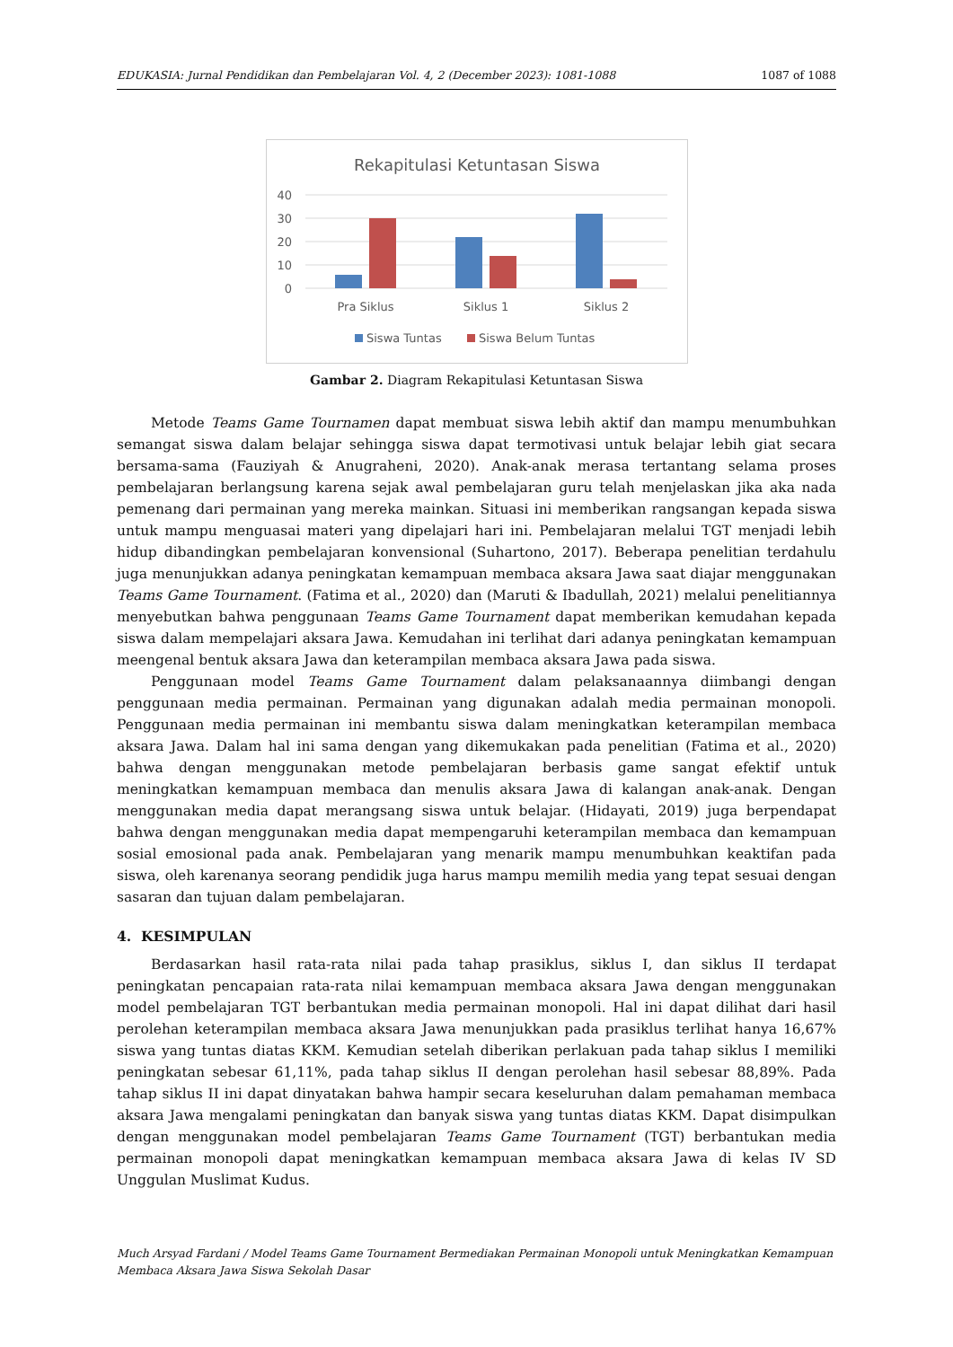EDUKASIA: Jurnal Pendidikan dan Pembelajaran Vol. 4, 2 (December 2023): 1081-1088 1087 of 1088
Rekapitulasi Ketuntasan Siswa
40
30
20
10
0
Pra Siklus
Siklus 1
Siklus 2
Siswa Tuntas
Siswa Belum Tuntas
Gambar 2. Diagram Rekapitulasi Ketuntasan Siswa
Metode Teams Game Tournamen dapat membuat siswa lebih aktif dan mampu menumbuhkan semangat siswa dalam belajar sehingga siswa dapat termotivasi untuk belajar lebih giat secara bersama-sama (Fauziyah & Anugraheni, 2020). Anak-anak merasa tertantang selama proses pembelajaran berlangsung karena sejak awal pembelajaran guru telah menjelaskan jika aka nada pemenang dari permainan yang mereka mainkan. Situasi ini memberikan rangsangan kepada siswa untuk mampu menguasai materi yang dipelajari hari ini. Pembelajaran melalui TGT menjadi lebih hidup dibandingkan pembelajaran konvensional (Suhartono, 2017). Beberapa penelitian terdahulu juga menunjukkan adanya peningkatan kemampuan membaca aksara Jawa saat diajar menggunakan Teams Game Tournament. (Fatima et al., 2020) dan (Maruti & Ibadullah, 2021) melalui penelitiannya menyebutkan bahwa penggunaan Teams Game Tournament dapat memberikan kemudahan kepada siswa dalam mempelajari aksara Jawa. Kemudahan ini terlihat dari adanya peningkatan kemampuan meengenal bentuk aksara Jawa dan keterampilan membaca aksara Jawa pada siswa.
Penggunaan model Teams Game Tournament dalam pelaksanaannya diimbangi dengan penggunaan media permainan. Permainan yang digunakan adalah media permainan monopoli. Penggunaan media permainan ini membantu siswa dalam meningkatkan keterampilan membaca aksara Jawa. Dalam hal ini sama dengan yang dikemukakan pada penelitian (Fatima et al., 2020) bahwa dengan menggunakan metode pembelajaran berbasis game sangat efektif untuk meningkatkan kemampuan membaca dan menulis aksara Jawa di kalangan anak-anak. Dengan menggunakan media dapat merangsang siswa untuk belajar. (Hidayati, 2019) juga berpendapat bahwa dengan menggunakan media dapat mempengaruhi keterampilan membaca dan kemampuan sosial emosional pada anak. Pembelajaran yang menarik mampu menumbuhkan keaktifan pada siswa, oleh karenanya seorang pendidik juga harus mampu memilih media yang tepat sesuai dengan sasaran dan tujuan dalam pembelajaran.
4. KESIMPULAN
Berdasarkan hasil rata-rata nilai pada tahap prasiklus, siklus I, dan siklus II terdapat peningkatan pencapaian rata-rata nilai kemampuan membaca aksara Jawa dengan menggunakan model pembelajaran TGT berbantukan media permainan monopoli. Hal ini dapat dilihat dari hasil perolehan keterampilan membaca aksara Jawa menunjukkan pada prasiklus terlihat hanya 16,67% siswa yang tuntas diatas KKM. Kemudian setelah diberikan perlakuan pada tahap siklus I memiliki peningkatan sebesar 61,11%, pada tahap siklus II dengan perolehan hasil sebesar 88,89%. Pada tahap siklus II ini dapat dinyatakan bahwa hampir secara keseluruhan dalam pemahaman membaca aksara Jawa mengalami peningkatan dan banyak siswa yang tuntas diatas KKM. Dapat disimpulkan dengan menggunakan model pembelajaran Teams Game Tournament (TGT) berbantukan media permainan monopoli dapat meningkatkan kemampuan membaca aksara Jawa di kelas IV SD Unggulan Muslimat Kudus.
Much Arsyad Fardani / Model Teams Game Tournament Bermediakan Permainan Monopoli untuk Meningkatkan Kemampuan Membaca Aksara Jawa Siswa Sekolah Dasar